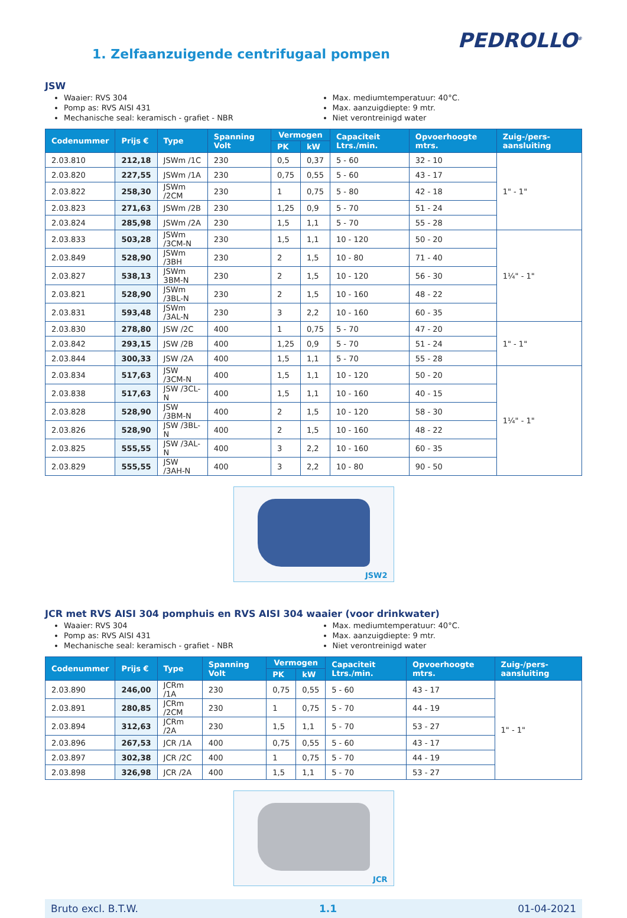1. Zelfaanzuigende centrifugaal pompen
PEDROLLO<sup>®</sup>
JSW
Waaier: RVS 304
Pomp as: RVS AISI 431
Mechanische seal: keramisch - grafiet - NBR
Max. mediumtemperatuur: 40°C.
Max. aanzuigdiepte: 9 mtr.
Niet verontreinigd water
| Codenummer | Prijs € | Type | Spanning Volt | Vermogen | | Capaciteit Ltrs./min. | Opvoerhoogte mtrs. | Zuig-/pers-aansluiting |
| --- | --- | --- | --- | --- | --- | --- | --- | --- |
| | | | | PK | kW | | | |
| 2.03.810 | 212,18 | JSWm /1C | 230 | 0,5 | 0,37 | 5 - 60 | 32 - 10 | 1" - 1" |
| 2.03.820 | 227,55 | JSWm /1A | 230 | 0,75 | 0,55 | 5 - 60 | 43 - 17 | |
| 2.03.822 | 258,30 | JSWm /2CM | 230 | 1 | 0,75 | 5 - 80 | 42 - 18 | |
| 2.03.823 | 271,63 | JSWm /2B | 230 | 1,25 | 0,9 | 5 - 70 | 51 - 24 | |
| 2.03.824 | 285,98 | JSWm /2A | 230 | 1,5 | 1,1 | 5 - 70 | 55 - 28 | |
| 2.03.833 | 503,28 | JSWm /3CM-N | 230 | 1,5 | 1,1 | 10 - 120 | 50 - 20 | 1¼" - 1" |
| 2.03.849 | 528,90 | JSWm /3BH | 230 | 2 | 1,5 | 10 - 80 | 71 - 40 | |
| 2.03.827 | 538,13 | JSWm 3BM-N | 230 | 2 | 1,5 | 10 - 120 | 56 - 30 | |
| 2.03.821 | 528,90 | JSWm /3BL-N | 230 | 2 | 1,5 | 10 - 160 | 48 - 22 | |
| 2.03.831 | 593,48 | JSWm /3AL-N | 230 | 3 | 2,2 | 10 - 160 | 60 - 35 | |
| 2.03.830 | 278,80 | JSW /2C | 400 | 1 | 0,75 | 5 - 70 | 47 - 20 | 1" - 1" |
| 2.03.842 | 293,15 | JSW /2B | 400 | 1,25 | 0,9 | 5 - 70 | 51 - 24 | |
| 2.03.844 | 300,33 | JSW /2A | 400 | 1,5 | 1,1 | 5 - 70 | 55 - 28 | |
| 2.03.834 | 517,63 | JSW /3CM-N | 400 | 1,5 | 1,1 | 10 - 120 | 50 - 20 | 1¼" - 1" |
| 2.03.838 | 517,63 | JSW /3CL-N | 400 | 1,5 | 1,1 | 10 - 160 | 40 - 15 | |
| 2.03.828 | 528,90 | JSW /3BM-N | 400 | 2 | 1,5 | 10 - 120 | 58 - 30 | |
| 2.03.826 | 528,90 | JSW /3BL-N | 400 | 2 | 1,5 | 10 - 160 | 48 - 22 | |
| 2.03.825 | 555,55 | JSW /3AL-N | 400 | 3 | 2,2 | 10 - 160 | 60 - 35 | |
| 2.03.829 | 555,55 | JSW /3AH-N | 400 | 3 | 2,2 | 10 - 80 | 90 - 50 | |
JSW2
JCR met RVS AISI 304 pomphuis en RVS AISI 304 waaier (voor drinkwater)
Waaier: RVS 304
Pomp as: RVS AISI 431
Mechanische seal: keramisch - grafiet - NBR
Max. mediumtemperatuur: 40°C.
Max. aanzuigdiepte: 9 mtr.
Niet verontreinigd water
| Codenummer | Prijs € | Type | Spanning Volt | Vermogen | | Capaciteit Ltrs./min. | Opvoerhoogte mtrs. | Zuig-/pers-aansluiting |
| --- | --- | --- | --- | --- | --- | --- | --- | --- |
| | | | | PK | kW | | | |
| 2.03.890 | 246,00 | JCRm /1A | 230 | 0,75 | 0,55 | 5 - 60 | 43 - 17 | 1" - 1" |
| 2.03.891 | 280,85 | JCRm /2CM | 230 | 1 | 0,75 | 5 - 70 | 44 - 19 | |
| 2.03.894 | 312,63 | JCRm /2A | 230 | 1,5 | 1,1 | 5 - 70 | 53 - 27 | |
| 2.03.896 | 267,53 | JCR /1A | 400 | 0,75 | 0,55 | 5 - 60 | 43 - 17 | |
| 2.03.897 | 302,38 | JCR /2C | 400 | 1 | 0,75 | 5 - 70 | 44 - 19 | |
| 2.03.898 | 326,98 | JCR /2A | 400 | 1,5 | 1,1 | 5 - 70 | 53 - 27 | |
JCR
Bruto excl. B.T.W. 1.1 01-04-2021